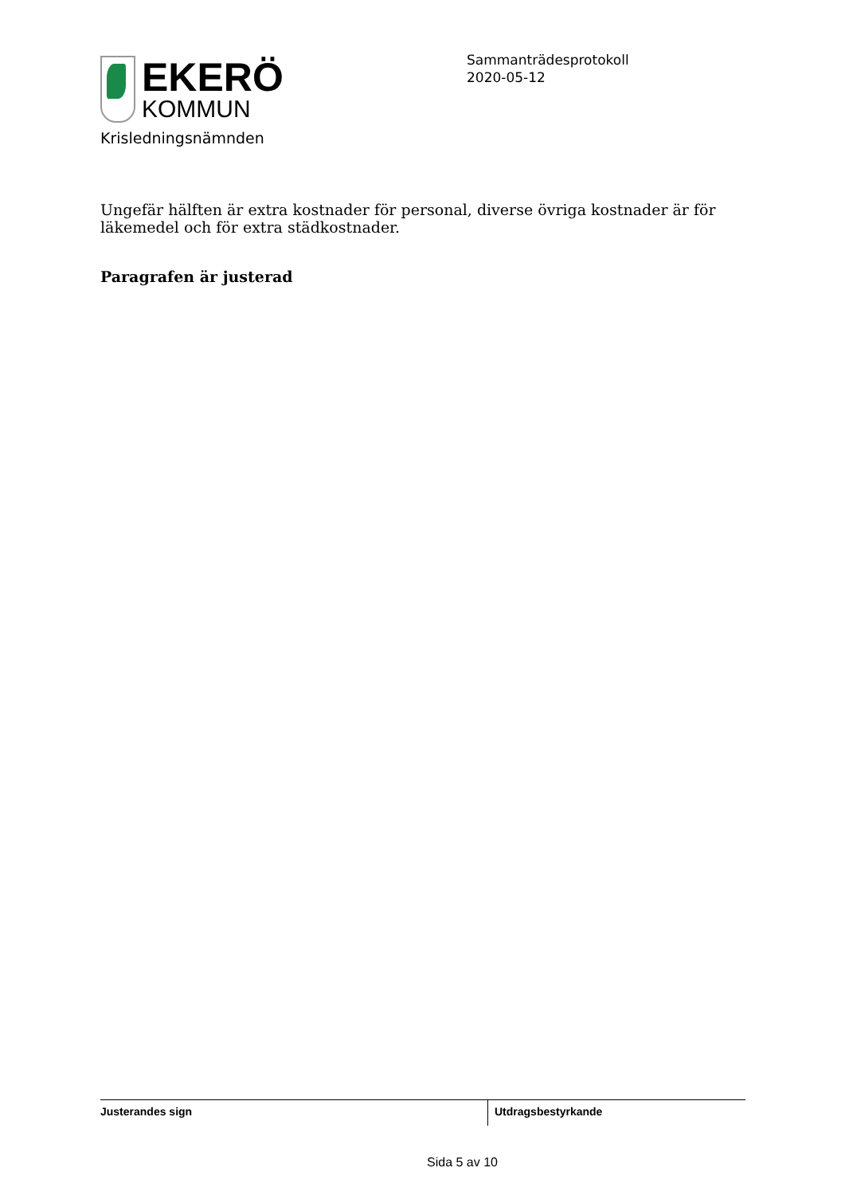EKERÖ
KOMMUN
Sammanträdesprotokoll
2020-05-12
Krisledningsnämnden
Ungefär hälften är extra kostnader för personal, diverse övriga kostnader är för läkemedel och för extra städkostnader.
Paragrafen är justerad
Justerandes sign Utdragsbestyrkande
Sida 5 av 10